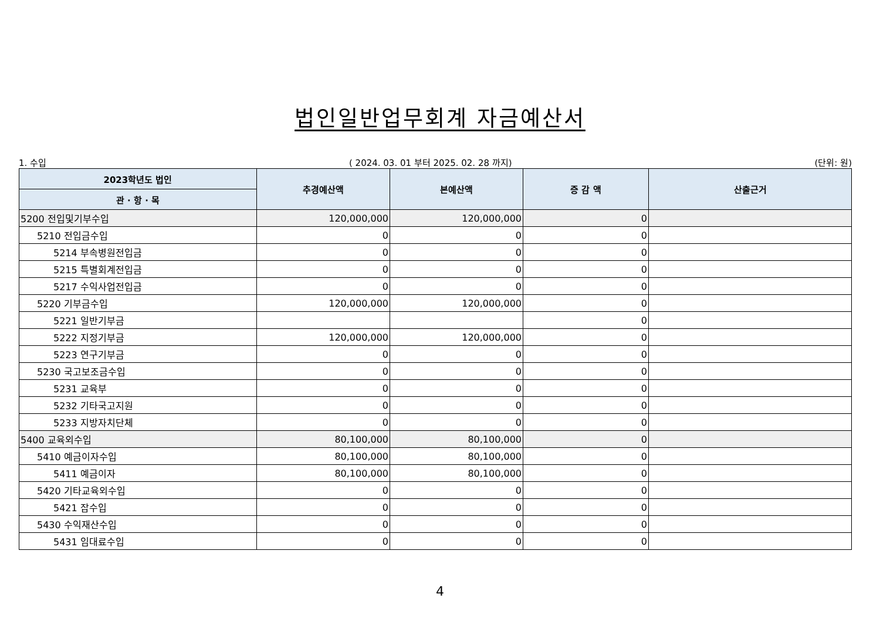법인일반업무회계 자금예산서
1. 수입 ( 2024. 03. 01 부터 2025. 02. 28 까지) (단위: 원)
| 2023학년도 법인 | 추경예산액 | 본예산액 | 증 감 액 | 산출근거 |
| --- | --- | --- | --- | --- |
| 관 · 항 · 목 | | | | |
| 5200 전입및기부수입 | 120,000,000 | 120,000,000 | 0 | |
| 5210 전입금수입 | 0 | 0 | 0 | |
| 5214 부속병원전입금 | 0 | 0 | 0 | |
| 5215 특별회계전입금 | 0 | 0 | 0 | |
| 5217 수익사업전입금 | 0 | 0 | 0 | |
| 5220 기부금수입 | 120,000,000 | 120,000,000 | 0 | |
| 5221 일반기부금 | | | 0 | |
| 5222 지정기부금 | 120,000,000 | 120,000,000 | 0 | |
| 5223 연구기부금 | 0 | 0 | 0 | |
| 5230 국고보조금수입 | 0 | 0 | 0 | |
| 5231 교육부 | 0 | 0 | 0 | |
| 5232 기타국고지원 | 0 | 0 | 0 | |
| 5233 지방자치단체 | 0 | 0 | 0 | |
| 5400 교육외수입 | 80,100,000 | 80,100,000 | 0 | |
| 5410 예금이자수입 | 80,100,000 | 80,100,000 | 0 | |
| 5411 예금이자 | 80,100,000 | 80,100,000 | 0 | |
| 5420 기타교육외수입 | 0 | 0 | 0 | |
| 5421 잡수입 | 0 | 0 | 0 | |
| 5430 수익재산수입 | 0 | 0 | 0 | |
| 5431 임대료수입 | 0 | 0 | 0 | |
4